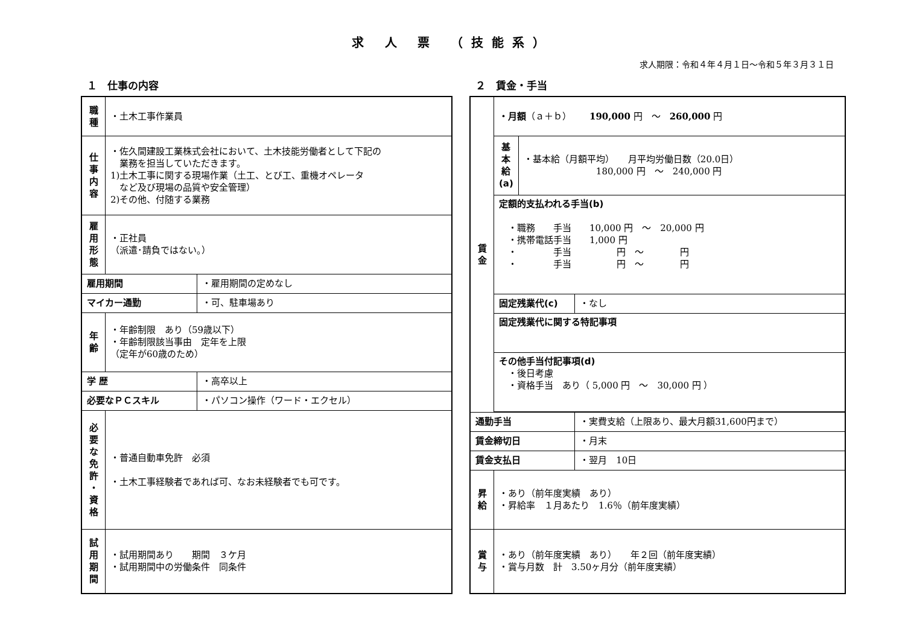求 人 票 （技能系）
求人期限：令和４年４月１日～令和５年３月３１日
１　仕事の内容
| 職 種 | ・土木工事作業員 | |
| 仕 事 内 容 | ・佐久間建設工業株式会社において、土木技能労働者として下記の 業務を担当していただきます。 1)土木工事に関する現場作業（土工、とび工、重機オペレータ など及び現場の品質や安全管理） 2)その他、付随する業務 | |
| 雇 用 形 態 | ・正社員 （派遣･請負ではない。） | |
| 雇用期間 | | ・雇用期間の定めなし |
| マイカー通勤 | | ・可、駐車場あり |
| 年 齢 | ・年齢制限 あり（59歳以下） ・年齢制限該当事由 定年を上限 （定年が60歳のため） | |
| 学 歴 | | ・高卒以上 |
| 必要なＰＣスキル | | ・パソコン操作（ワード・エクセル） |
| 必 要 な 免 許 ・ 資 格 | ・普通自動車免許 必須 ・土木工事経験者であれば可、なお未経験者でも可です。 | |
| 試 用 期 間 | ・試用期間あり 期間 ３ケ月 ・試用期間中の労働条件 同条件 | |
２　賃金・手当
| 賃 金 | ・月額 （ａ＋ｂ） 190,000 円 ～ 260,000 円 | | |
| | 基 本 給 (a) | ・基本給（月額平均） 月平均労働日数（20.0日） 180,000 円 ～ 240,000 円 | |
| | 定額的支払われる手当(b) ・職務 手当 10,000 円 ～ 20,000 円 ・携帯電話手当 1,000 円 ・ 手当 円 ～ 円 ・ 手当 円 ～ 円 | | |
| | 固定残業代(c) | | ・なし |
| | 固定残業代に関する特記事項 | | |
| | その他手当付記事項(d) ・後日考慮 ・資格手当 あり（ 5,000 円 ～ 30,000 円 ） | | |
| 通勤手当 | | | ・実費支給（上限あり、最大月額31,600円まで） |
| 賃金締切日 | | | ・月末 |
| 賃金支払日 | | | ・翌月 10日 |
| 昇 給 | ・あり（前年度実績 あり） ・昇給率 １月あたり 1.6％（前年度実績） | | |
| 賞 与 | ・あり（前年度実績 あり） 年２回（前年度実績） ・賞与月数 計 3.50ヶ月分（前年度実績） | | |